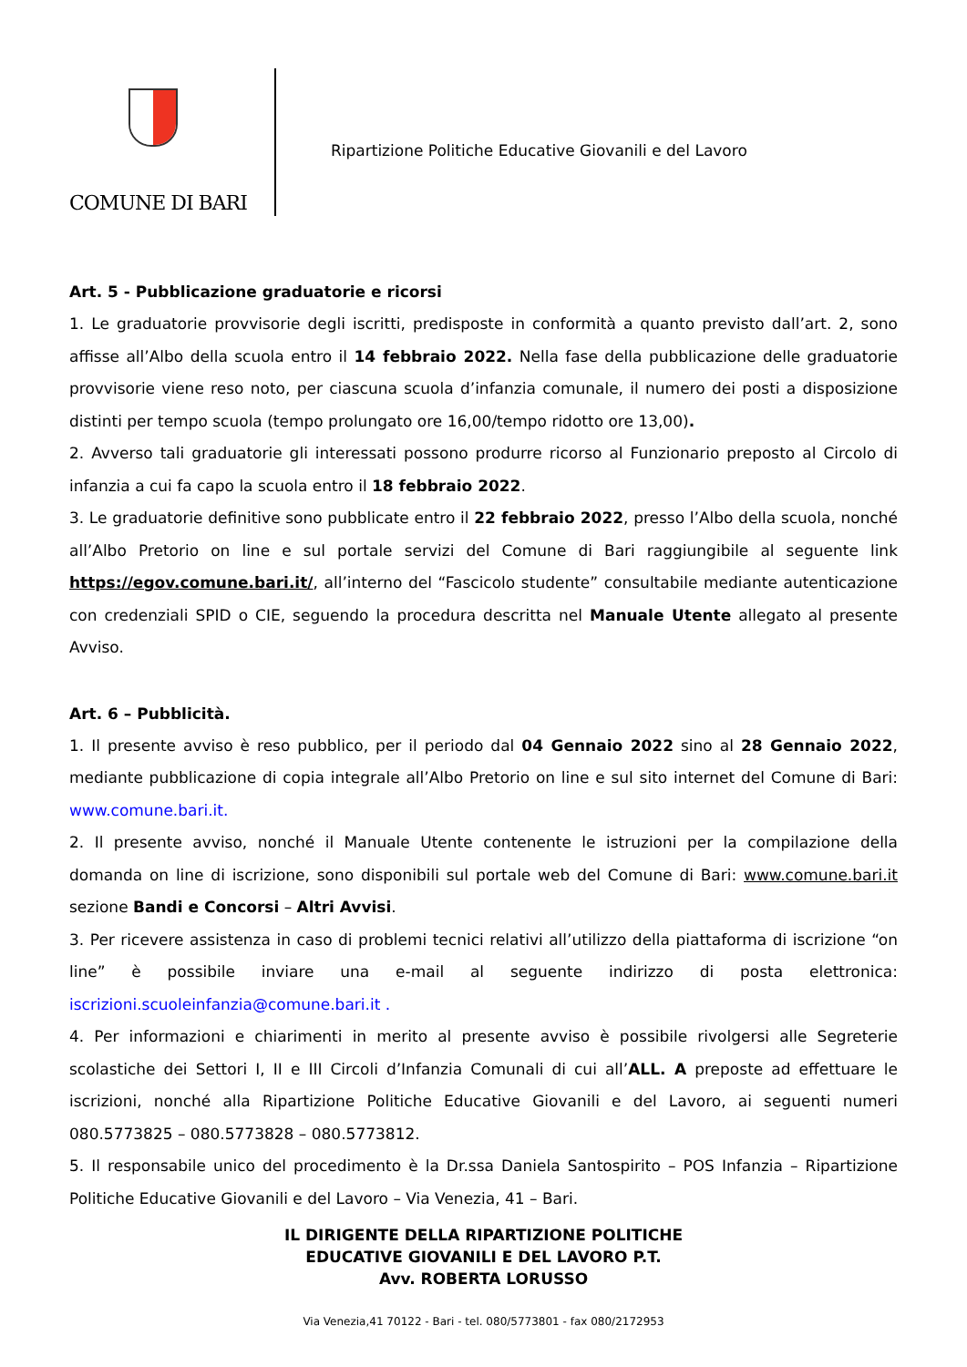COMUNE DI BARI
Ripartizione Politiche Educative Giovanili e del Lavoro
Art. 5 - Pubblicazione graduatorie e ricorsi
1. Le graduatorie provvisorie degli iscritti, predisposte in conformità a quanto previsto dall’art. 2, sono affisse all’Albo della scuola entro il 14 febbraio 2022. Nella fase della pubblicazione delle graduatorie provvisorie viene reso noto, per ciascuna scuola d’infanzia comunale, il numero dei posti a disposizione distinti per tempo scuola (tempo prolungato ore 16,00/tempo ridotto ore 13,00).
2. Avverso tali graduatorie gli interessati possono produrre ricorso al Funzionario preposto al Circolo di infanzia a cui fa capo la scuola entro il 18 febbraio 2022.
3. Le graduatorie definitive sono pubblicate entro il 22 febbraio 2022, presso l’Albo della scuola, nonché all’Albo Pretorio on line e sul portale servizi del Comune di Bari raggiungibile al seguente link https://egov.comune.bari.it/, all’interno del “Fascicolo studente” consultabile mediante autenticazione con credenziali SPID o CIE, seguendo la procedura descritta nel Manuale Utente allegato al presente Avviso.
Art. 6 – Pubblicità.
1. Il presente avviso è reso pubblico, per il periodo dal 04 Gennaio 2022 sino al 28 Gennaio 2022, mediante pubblicazione di copia integrale all’Albo Pretorio on line e sul sito internet del Comune di Bari: www.comune.bari.it.
2. Il presente avviso, nonché il Manuale Utente contenente le istruzioni per la compilazione della domanda on line di iscrizione, sono disponibili sul portale web del Comune di Bari: www.comune.bari.it sezione Bandi e Concorsi – Altri Avvisi.
3. Per ricevere assistenza in caso di problemi tecnici relativi all’utilizzo della piattaforma di iscrizione “on line” è possibile inviare una e-mail al seguente indirizzo di posta elettronica: iscrizioni.scuoleinfanzia@comune.bari.it .
4. Per informazioni e chiarimenti in merito al presente avviso è possibile rivolgersi alle Segreterie scolastiche dei Settori I, II e III Circoli d’Infanzia Comunali di cui all’ALL. A preposte ad effettuare le iscrizioni, nonché alla Ripartizione Politiche Educative Giovanili e del Lavoro, ai seguenti numeri 080.5773825 – 080.5773828 – 080.5773812.
5. Il responsabile unico del procedimento è la Dr.ssa Daniela Santospirito – POS Infanzia – Ripartizione Politiche Educative Giovanili e del Lavoro – Via Venezia, 41 – Bari.
IL DIRIGENTE DELLA RIPARTIZIONE POLITICHE
EDUCATIVE GIOVANILI E DEL LAVORO P.T.
Avv. ROBERTA LORUSSO
Via Venezia,41 70122 - Bari - tel. 080/5773801 - fax 080/2172953